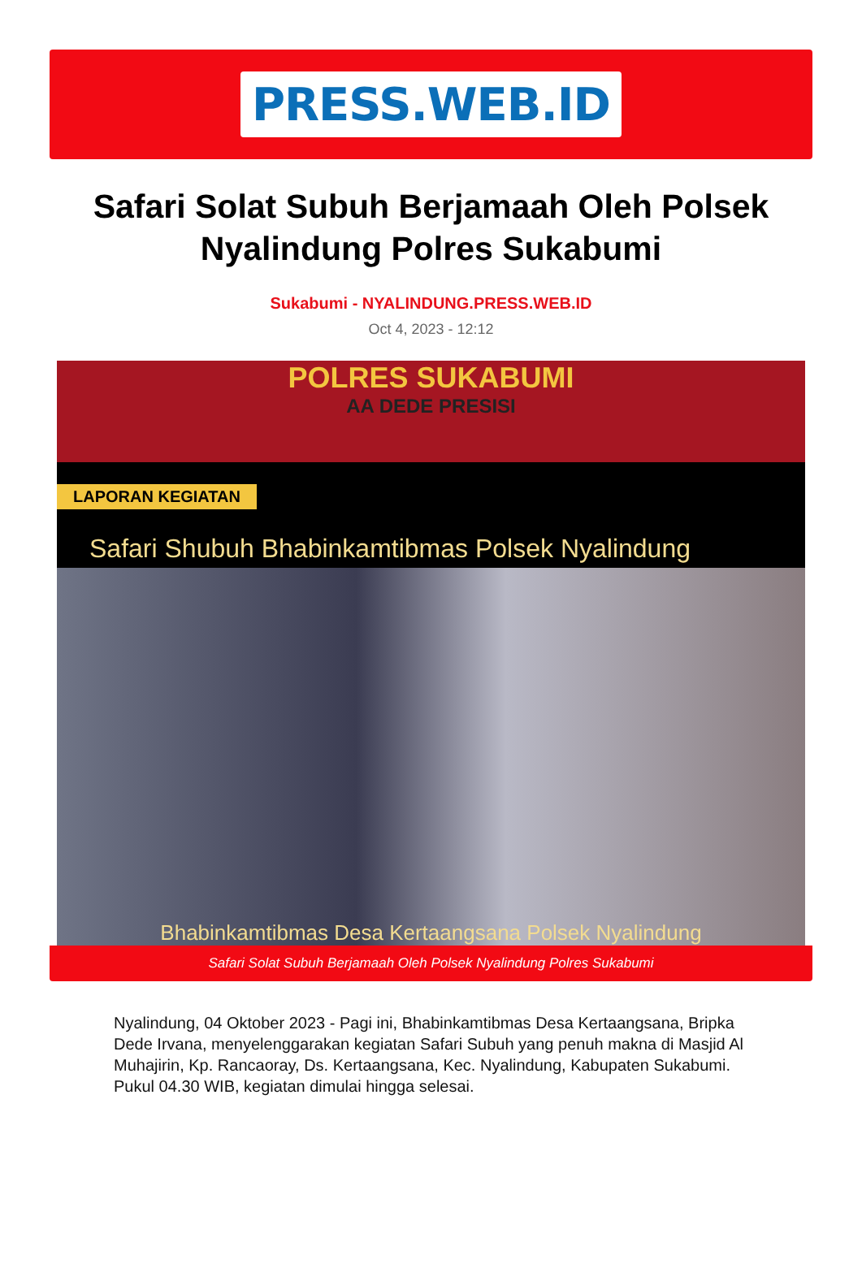PRESS.WEB.ID
Safari Solat Subuh Berjamaah Oleh Polsek Nyalindung Polres Sukabumi
Sukabumi - NYALINDUNG.PRESS.WEB.ID
Oct 4, 2023 - 12:12
POLRES SUKABUMI
AA DEDE PRESISI
LAPORAN KEGIATAN
Safari Shubuh Bhabinkamtibmas Polsek Nyalindung
Bhabinkamtibmas Desa Kertaangsana Polsek Nyalindung
Safari Solat Subuh Berjamaah Oleh Polsek Nyalindung Polres Sukabumi
Nyalindung, 04 Oktober 2023 - Pagi ini, Bhabinkamtibmas Desa Kertaangsana, Bripka Dede Irvana, menyelenggarakan kegiatan Safari Subuh yang penuh makna di Masjid Al Muhajirin, Kp. Rancaoray, Ds. Kertaangsana, Kec. Nyalindung, Kabupaten Sukabumi. Pukul 04.30 WIB, kegiatan dimulai hingga selesai.